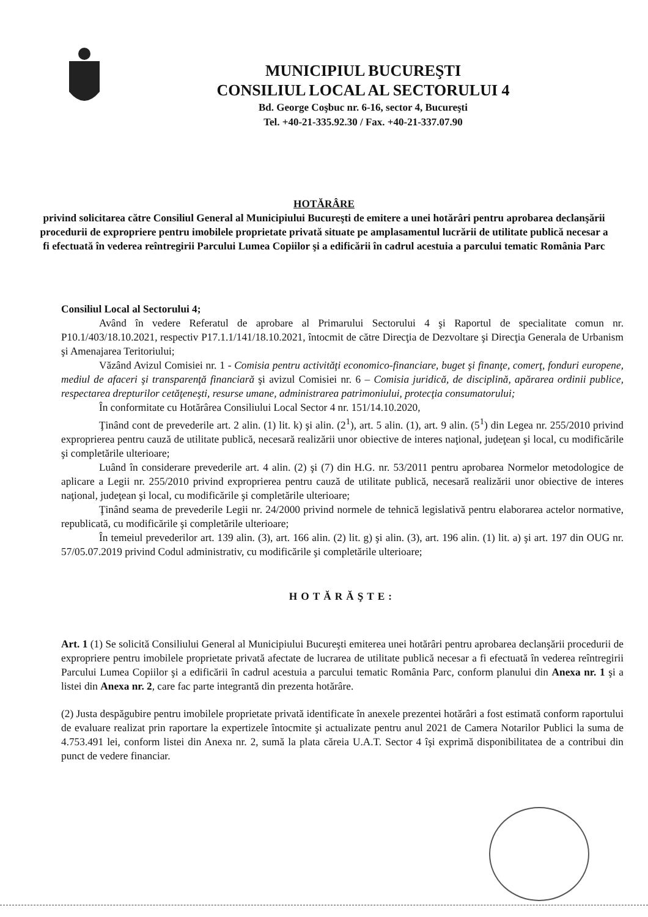MUNICIPIUL BUCUREŞTI
CONSILIUL LOCAL AL SECTORULUI 4
Bd. George Coşbuc nr. 6-16, sector 4, Bucureşti
Tel. +40-21-335.92.30 / Fax. +40-21-337.07.90
HOTĂRÂRE
privind solicitarea către Consiliul General al Municipiului Bucureşti de emitere a unei hotărâri pentru aprobarea declanşării procedurii de expropriere pentru imobilele proprietate privată situate pe amplasamentul lucrării de utilitate publică necesar a fi efectuată în vederea reîntregirii Parcului Lumea Copiilor şi a edificării în cadrul acestuia a parcului tematic România Parc
Consiliul Local al Sectorului 4;
Având în vedere Referatul de aprobare al Primarului Sectorului 4 şi Raportul de specialitate comun nr. P10.1/403/18.10.2021, respectiv P17.1.1/141/18.10.2021, întocmit de către Direcţia de Dezvoltare şi Direcţia Generala de Urbanism şi Amenajarea Teritoriului;
Văzând Avizul Comisiei nr. 1 - Comisia pentru activităţi economico-financiare, buget şi finanţe, comerţ, fonduri europene, mediul de afaceri şi transparenţă financiară şi avizul Comisiei nr. 6 – Comisia juridică, de disciplină, apărarea ordinii publice, respectarea drepturilor cetăţeneşti, resurse umane, administrarea patrimoniului, protecţia consumatorului;
În conformitate cu Hotărârea Consiliului Local Sector 4 nr. 151/14.10.2020,
Ţinând cont de prevederile art. 2 alin. (1) lit. k) şi alin. (2<sup>1</sup>), art. 5 alin. (1), art. 9 alin. (5<sup>1</sup>) din Legea nr. 255/2010 privind exproprierea pentru cauză de utilitate publică, necesară realizării unor obiective de interes naţional, judeţean şi local, cu modificările şi completările ulterioare;
Luând în considerare prevederile art. 4 alin. (2) şi (7) din H.G. nr. 53/2011 pentru aprobarea Normelor metodologice de aplicare a Legii nr. 255/2010 privind exproprierea pentru cauză de utilitate publică, necesară realizării unor obiective de interes naţional, judeţean şi local, cu modificările şi completările ulterioare;
Ţinând seama de prevederile Legii nr. 24/2000 privind normele de tehnică legislativă pentru elaborarea actelor normative, republicată, cu modificările şi completările ulterioare;
În temeiul prevederilor art. 139 alin. (3), art. 166 alin. (2) lit. g) şi alin. (3), art. 196 alin. (1) lit. a) şi art. 197 din OUG nr. 57/05.07.2019 privind Codul administrativ, cu modificările şi completările ulterioare;
HOTĂRĂŞTE:
Art. 1 (1) Se solicită Consiliului General al Municipiului Bucureşti emiterea unei hotărâri pentru aprobarea declanşării procedurii de expropriere pentru imobilele proprietate privată afectate de lucrarea de utilitate publică necesar a fi efectuată în vederea reîntregirii Parcului Lumea Copiilor şi a edificării în cadrul acestuia a parcului tematic România Parc, conform planului din Anexa nr. 1 şi a listei din Anexa nr. 2, care fac parte integrantă din prezenta hotărâre.
(2) Justa despăgubire pentru imobilele proprietate privată identificate în anexele prezentei hotărâri a fost estimată conform raportului de evaluare realizat prin raportare la expertizele întocmite şi actualizate pentru anul 2021 de Camera Notarilor Publici la suma de 4.753.491 lei, conform listei din Anexa nr. 2, sumă la plata căreia U.A.T. Sector 4 îşi exprimă disponibilitatea de a contribui din punct de vedere financiar.